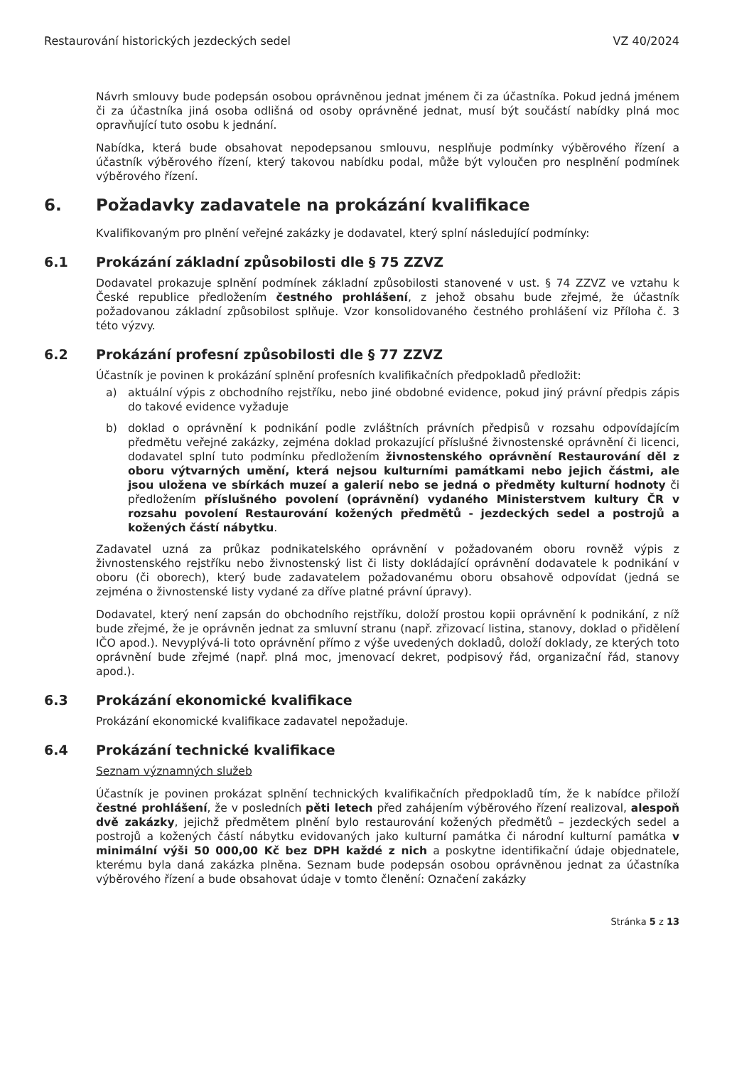Restaurování historických jezdeckých sedel VZ 40/2024
Návrh smlouvy bude podepsán osobou oprávněnou jednat jménem či za účastníka. Pokud jedná jménem či za účastníka jiná osoba odlišná od osoby oprávněné jednat, musí být součástí nabídky plná moc opravňující tuto osobu k jednání.
Nabídka, která bude obsahovat nepodepsanou smlouvu, nesplňuje podmínky výběrového řízení a účastník výběrového řízení, který takovou nabídku podal, může být vyloučen pro nesplnění podmínek výběrového řízení.
6. Požadavky zadavatele na prokázání kvalifikace
Kvalifikovaným pro plnění veřejné zakázky je dodavatel, který splní následující podmínky:
6.1 Prokázání základní způsobilosti dle § 75 ZZVZ
Dodavatel prokazuje splnění podmínek základní způsobilosti stanovené v ust. § 74 ZZVZ ve vztahu k České republice předložením čestného prohlášení, z jehož obsahu bude zřejmé, že účastník požadovanou základní způsobilost splňuje. Vzor konsolidovaného čestného prohlášení viz Příloha č. 3 této výzvy.
6.2 Prokázání profesní způsobilosti dle § 77 ZZVZ
Účastník je povinen k prokázání splnění profesních kvalifikačních předpokladů předložit:
a) aktuální výpis z obchodního rejstříku, nebo jiné obdobné evidence, pokud jiný právní předpis zápis do takové evidence vyžaduje
b) doklad o oprávnění k podnikání podle zvláštních právních předpisů v rozsahu odpovídajícím předmětu veřejné zakázky, zejména doklad prokazující příslušné živnostenské oprávnění či licenci, dodavatel splní tuto podmínku předložením živnostenského oprávnění Restaurování děl z oboru výtvarných umění, která nejsou kulturními památkami nebo jejich částmi, ale jsou uložena ve sbírkách muzeí a galerií nebo se jedná o předměty kulturní hodnoty či předložením příslušného povolení (oprávnění) vydaného Ministerstvem kultury ČR v rozsahu povolení Restaurování kožených předmětů - jezdeckých sedel a postrojů a kožených částí nábytku.
Zadavatel uzná za průkaz podnikatelského oprávnění v požadovaném oboru rovněž výpis z živnostenského rejstříku nebo živnostenský list či listy dokládající oprávnění dodavatele k podnikání v oboru (či oborech), který bude zadavatelem požadovanému oboru obsahově odpovídat (jedná se zejména o živnostenské listy vydané za dříve platné právní úpravy).
Dodavatel, který není zapsán do obchodního rejstříku, doloží prostou kopii oprávnění k podnikání, z níž bude zřejmé, že je oprávněn jednat za smluvní stranu (např. zřizovací listina, stanovy, doklad o přidělení IČO apod.). Nevyplývá-li toto oprávnění přímo z výše uvedených dokladů, doloží doklady, ze kterých toto oprávnění bude zřejmé (např. plná moc, jmenovací dekret, podpisový řád, organizační řád, stanovy apod.).
6.3 Prokázání ekonomické kvalifikace
Prokázání ekonomické kvalifikace zadavatel nepožaduje.
6.4 Prokázání technické kvalifikace
Seznam významných služeb
Účastník je povinen prokázat splnění technických kvalifikačních předpokladů tím, že k nabídce přiloží čestné prohlášení, že v posledních pěti letech před zahájením výběrového řízení realizoval, alespoň dvě zakázky, jejichž předmětem plnění bylo restaurování kožených předmětů – jezdeckých sedel a postrojů a kožených částí nábytku evidovaných jako kulturní památka či národní kulturní památka v minimální výši 50 000,00 Kč bez DPH každé z nich a poskytne identifikační údaje objednatele, kterému byla daná zakázka plněna. Seznam bude podepsán osobou oprávněnou jednat za účastníka výběrového řízení a bude obsahovat údaje v tomto členění: Označení zakázky
Stránka 5 z 13